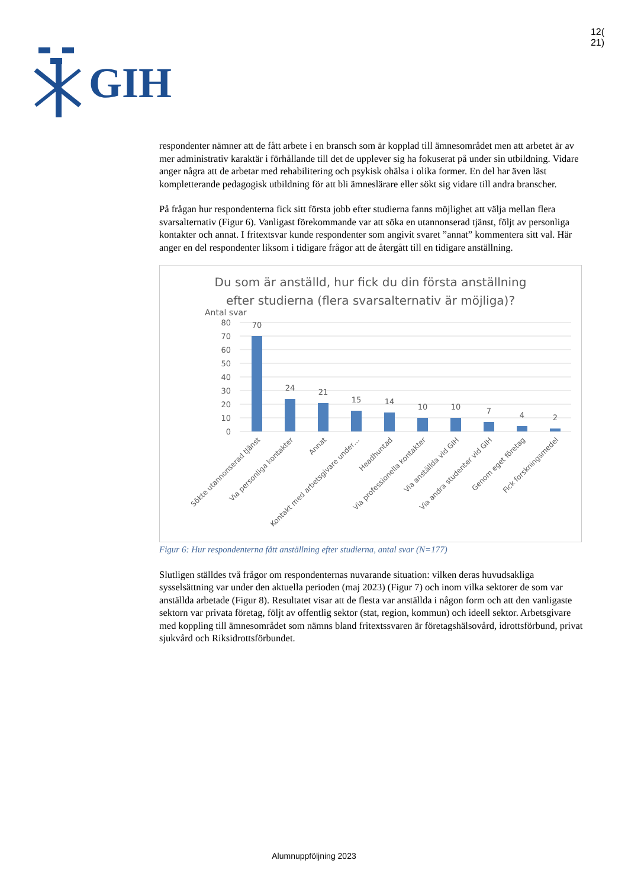GIH
12(
21)
respondenter nämner att de fått arbete i en bransch som är kopplad till ämnesområdet men att arbetet är av mer administrativ karaktär i förhållande till det de upplever sig ha fokuserat på under sin utbildning. Vidare anger några att de arbetar med rehabilitering och psykisk ohälsa i olika former. En del har även läst kompletterande pedagogisk utbildning för att bli ämneslärare eller sökt sig vidare till andra branscher.
På frågan hur respondenterna fick sitt första jobb efter studierna fanns möjlighet att välja mellan flera svarsalternativ (Figur 6). Vanligast förekommande var att söka en utannonserad tjänst, följt av personliga kontakter och annat. I fritextsvar kunde respondenter som angivit svaret ”annat” kommentera sitt val. Här anger en del respondenter liksom i tidigare frågor att de återgått till en tidigare anställning.
Du som är anställd, hur fick du din första anställning
efter studierna (flera svarsalternativ är möjliga)?
Antal svar
80
70
60
50
40
30
20
10
0
70
24
21
15
14
10
10
7
4
2
Sökte utannonserad tjänst
Via personliga kontakter
Annat
Kontakt med arbetsgivare under…
Headhuntad
Via professionella kontakter
Via anställda vid GIH
Via andra studenter vid GIH
Genom eget företag
Fick forskningsmedel
Figur 6: Hur respondenterna fått anställning efter studierna, antal svar (N=177)
Slutligen ställdes två frågor om respondenternas nuvarande situation: vilken deras huvudsakliga sysselsättning var under den aktuella perioden (maj 2023) (Figur 7) och inom vilka sektorer de som var anställda arbetade (Figur 8). Resultatet visar att de flesta var anställda i någon form och att den vanligaste sektorn var privata företag, följt av offentlig sektor (stat, region, kommun) och ideell sektor. Arbetsgivare med koppling till ämnesområdet som nämns bland fritextssvaren är företagshälsovård, idrottsförbund, privat sjukvård och Riksidrottsförbundet.
Alumnuppföljning 2023